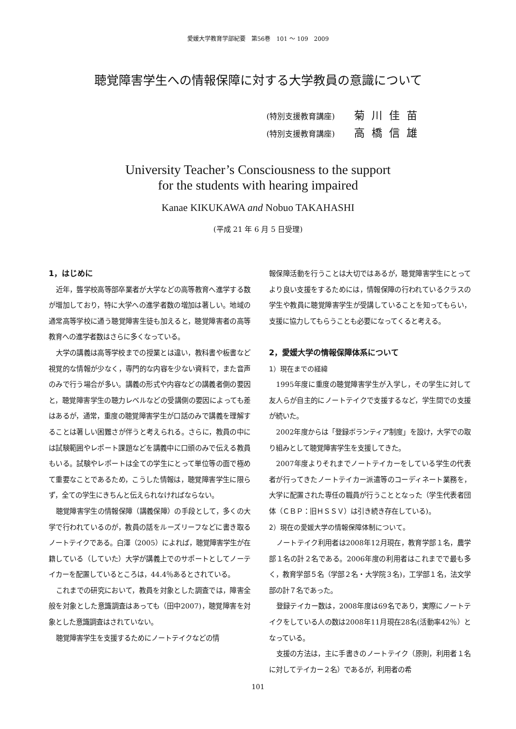愛媛大学教育学部紀要　第56巻　101 ～ 109　2009
聴覚障害学生への情報保障に対する大学教員の意識について
(特別支援教育講座) 菊川佳苗
(特別支援教育講座) 高橋信雄
University Teacher’s Consciousness to the support
for the students with hearing impaired
Kanae KIKUKAWA and Nobuo TAKAHASHI
(平成 21 年 6 月 5 日受理)
1，はじめに
近年，聾学校高等部卒業者が大学などの高等教育へ進学する数が増加しており，特に大学への進学者数の増加は著しい。地域の通常高等学校に通う聴覚障害生徒も加えると，聴覚障害者の高等教育への進学者数はさらに多くなっている。
大学の講義は高等学校までの授業とは違い，教科書や板書など視覚的な情報が少なく，専門的な内容を少ない資料で，また音声のみで行う場合が多い。講義の形式や内容などの講義者側の要因と，聴覚障害学生の聴力レベルなどの受講側の要因によっても差はあるが，通常，重度の聴覚障害学生が口話のみで講義を理解することは著しい困難さが伴うと考えられる。さらに，教員の中には試験範囲やレポート課題などを講義中に口頭のみで伝える教員もいる。試験やレポートは全ての学生にとって単位等の面で極めて重要なことであるため，こうした情報は，聴覚障害学生に限らず，全ての学生にきちんと伝えられなければならない。
聴覚障害学生の情報保障（講義保障）の手段として，多くの大学で行われているのが，教員の話をルーズリーフなどに書き取るノートテイクである。白澤（2005）によれば，聴覚障害学生が在籍している（していた）大学が講義上でのサポートとしてノーテイカーを配置しているところは，44.4％あるとされている。
これまでの研究において，教員を対象とした調査では，障害全般を対象とした意識調査はあっても（田中2007)，聴覚障害を対象とした意識調査はされていない。
聴覚障害学生を支援するためにノートテイクなどの情
報保障活動を行うことは大切ではあるが，聴覚障害学生にとってより良い支援をするためには，情報保障の行われているクラスの学生や教員に聴覚障害学生が受講していることを知ってもらい，支援に協力してもらうことも必要になってくると考える。
2，愛媛大学の情報保障体系について
1）現在までの経緯
1995年度に重度の聴覚障害学生が入学し，その学生に対して友人らが自主的にノートテイクで支援するなど，学生間での支援が続いた。
2002年度からは「登録ボランティア制度」を設け，大学での取り組みとして聴覚障害学生を支援してきた。
2007年度よりそれまでノートテイカーをしている学生の代表者が行ってきたノートテイカー派遣等のコーディネート業務を，大学に配置された専任の職員が行うこととなった（学生代表者団体（ＣＢＰ：旧ＨＳＳＶ）は引き続き存在している)。
2）現在の愛媛大学の情報保障体制について。
ノートテイク利用者は2008年12月現在，教育学部１名，農学部１名の計２名である。2006年度の利用者はこれまでで最も多く，教育学部５名（学部２名・大学院３名)，工学部１名，法文学部の計７名であった。
登録テイカー数は，2008年度は69名であり，実際にノートテイクをしている人の数は2008年11月現在28名(活動率42％）となっている。
支援の方法は，主に手書きのノートテイク（原則，利用者１名に対してテイカー２名）であるが，利用者の希
101